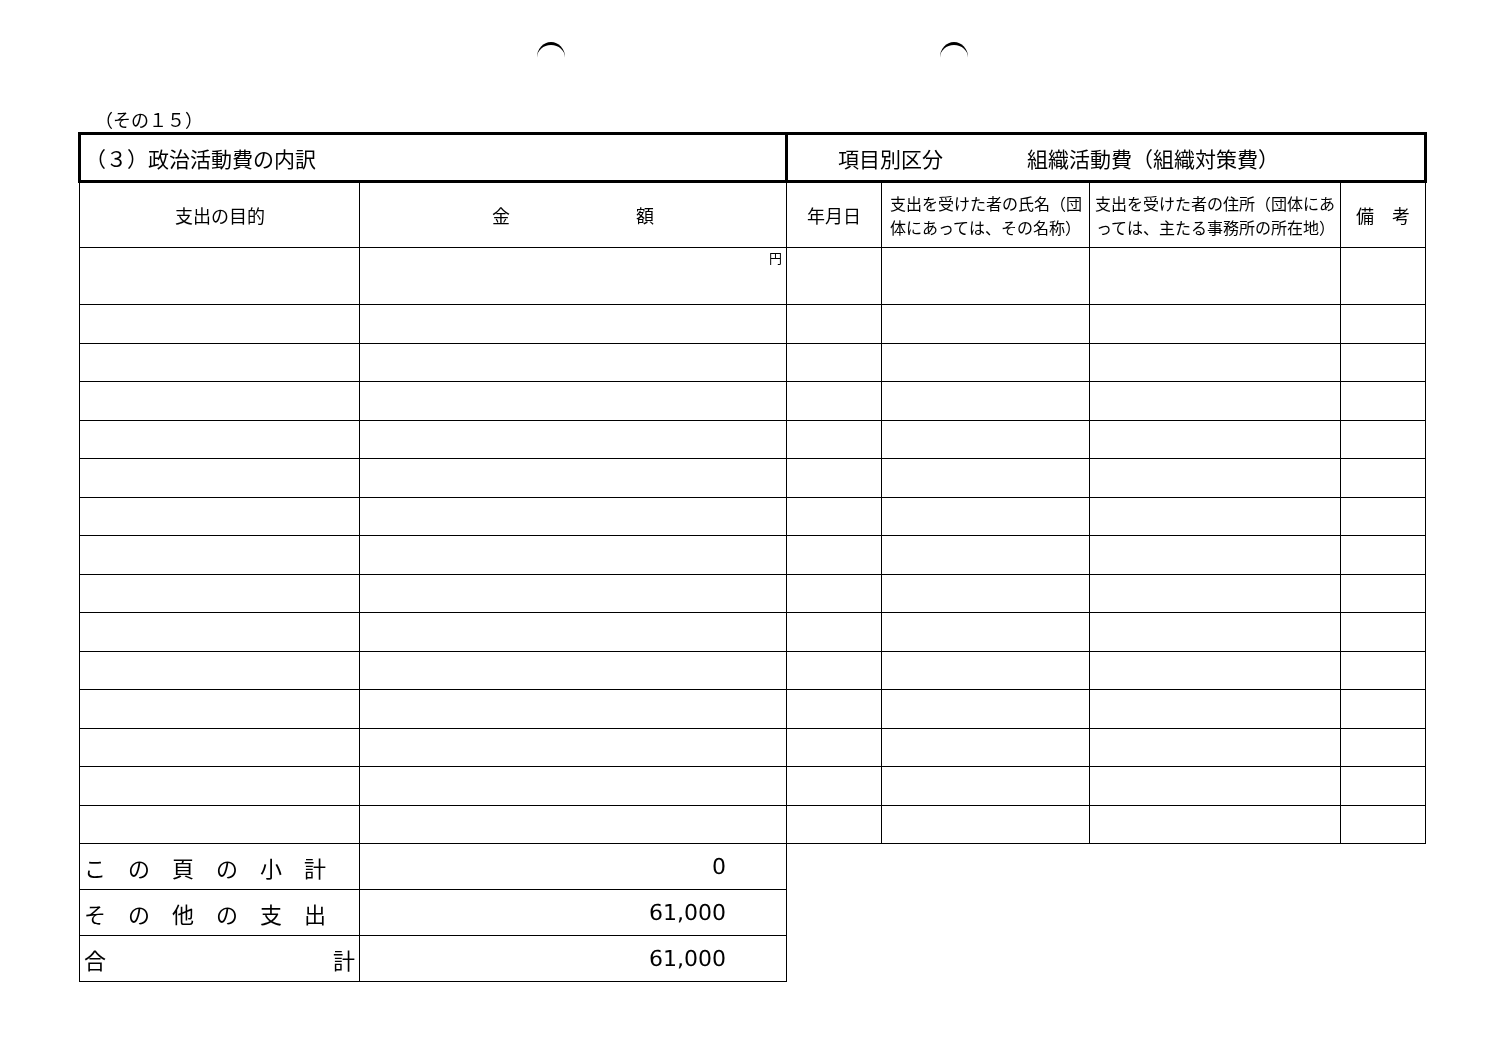（その１５）
| （３）政治活動費の内訳 | | 項目別区分 組織活動費（組織対策費） | | | |
| 支出の目的 | 金 額 | 年月日 | 支出を受けた者の氏名（団体にあっては、その名称） | 支出を受けた者の住所（団体にあっては、主たる事務所の所在地） | 備 考 |
| | 円 | | | | |
| この頁の小計 | 0 | | | | |
| その他の支出 | 61,000 | | | | |
| 合 計 | 61,000 | | | | |